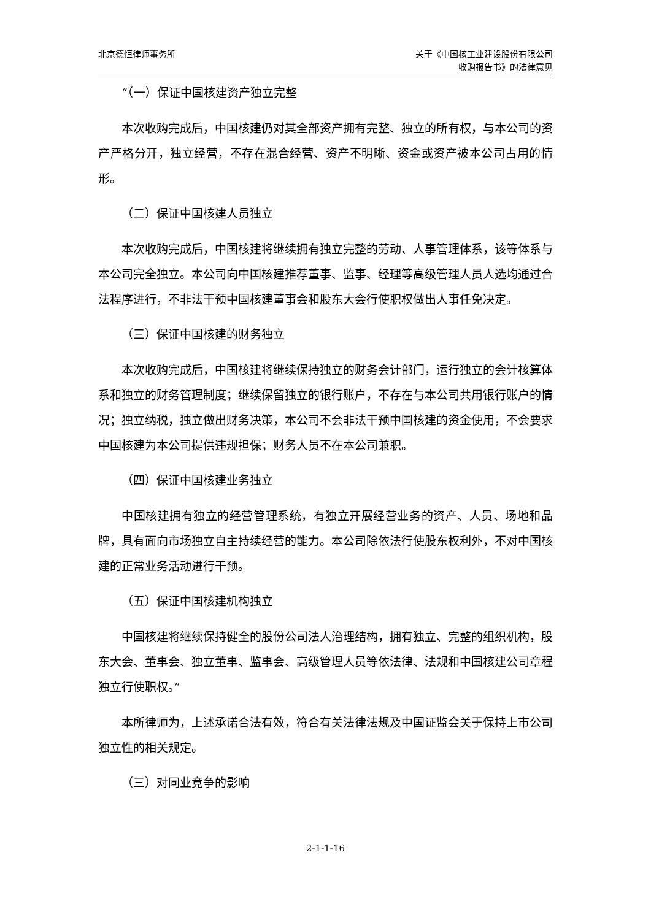北京德恒律师事务所 关于《中国核工业建设股份有限公司
收购报告书》的法律意见
“（一）保证中国核建资产独立完整
本次收购完成后，中国核建仍对其全部资产拥有完整、独立的所有权，与本公司的资产严格分开，独立经营，不存在混合经营、资产不明晰、资金或资产被本公司占用的情形。
（二）保证中国核建人员独立
本次收购完成后，中国核建将继续拥有独立完整的劳动、人事管理体系，该等体系与本公司完全独立。本公司向中国核建推荐董事、监事、经理等高级管理人员人选均通过合法程序进行，不非法干预中国核建董事会和股东大会行使职权做出人事任免决定。
（三）保证中国核建的财务独立
本次收购完成后，中国核建将继续保持独立的财务会计部门，运行独立的会计核算体系和独立的财务管理制度；继续保留独立的银行账户，不存在与本公司共用银行账户的情况；独立纳税，独立做出财务决策，本公司不会非法干预中国核建的资金使用，不会要求中国核建为本公司提供违规担保；财务人员不在本公司兼职。
（四）保证中国核建业务独立
中国核建拥有独立的经营管理系统，有独立开展经营业务的资产、人员、场地和品牌，具有面向市场独立自主持续经营的能力。本公司除依法行使股东权利外，不对中国核建的正常业务活动进行干预。
（五）保证中国核建机构独立
中国核建将继续保持健全的股份公司法人治理结构，拥有独立、完整的组织机构，股东大会、董事会、独立董事、监事会、高级管理人员等依法律、法规和中国核建公司章程独立行使职权。”
本所律师为，上述承诺合法有效，符合有关法律法规及中国证监会关于保持上市公司独立性的相关规定。
（三）对同业竞争的影响
2-1-1-16